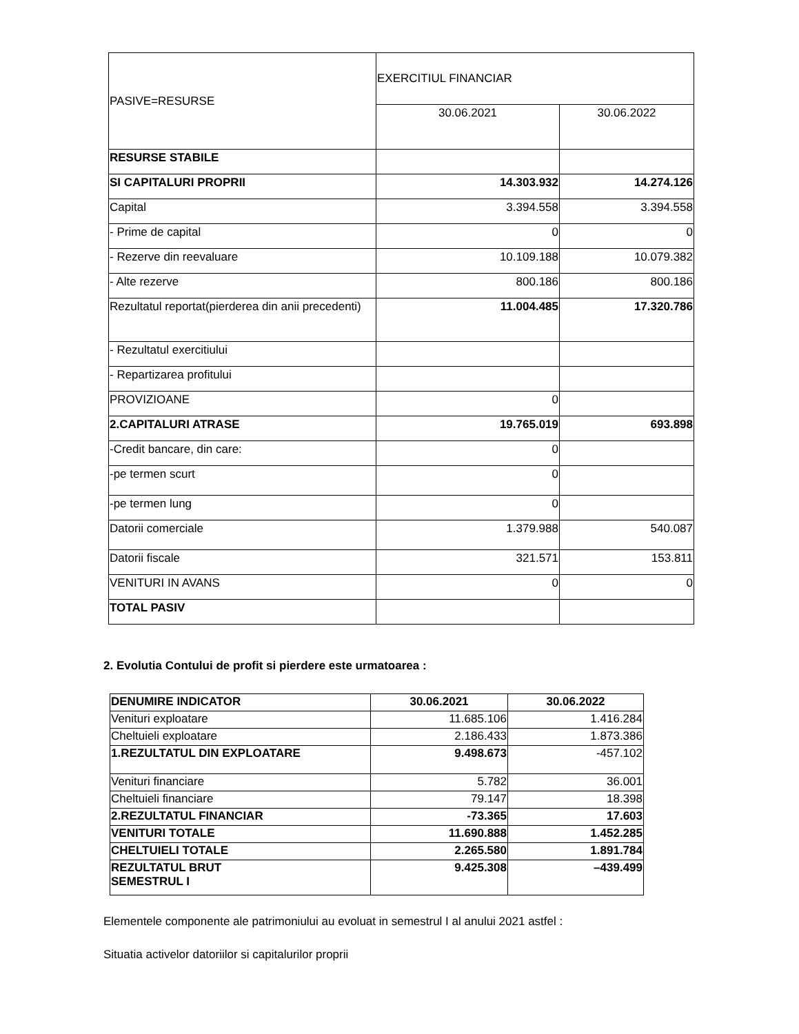| PASIVE=RESURSE | EXERCITIUL FINANCIAR | |
| | 30.06.2021 | 30.06.2022 |
| RESURSE STABILE | | |
| SI CAPITALURI PROPRII | 14.303.932 | 14.274.126 |
| Capital | 3.394.558 | 3.394.558 |
| - Prime de capital | 0 | 0 |
| - Rezerve din reevaluare | 10.109.188 | 10.079.382 |
| - Alte rezerve | 800.186 | 800.186 |
| Rezultatul reportat(pierderea din anii precedenti) | 11.004.485 | 17.320.786 |
| - Rezultatul exercitiului | | |
| - Repartizarea profitului | | |
| PROVIZIOANE | 0 | |
| 2.CAPITALURI ATRASE | 19.765.019 | 693.898 |
| -Credit bancare, din care: | 0 | |
| -pe termen scurt | 0 | |
| -pe termen lung | 0 | |
| Datorii comerciale | 1.379.988 | 540.087 |
| Datorii fiscale | 321.571 | 153.811 |
| VENITURI IN AVANS | 0 | 0 |
| TOTAL PASIV | | |
2. Evolutia Contului de profit si pierdere este urmatoarea :
| DENUMIRE INDICATOR | 30.06.2021 | 30.06.2022 |
| --- | --- | --- |
| Venituri exploatare | 11.685.106 | 1.416.284 |
| Cheltuieli exploatare | 2.186.433 | 1.873.386 |
| 1.REZULTATUL DIN EXPLOATARE | 9.498.673 | -457.102 |
| Venituri financiare | 5.782 | 36.001 |
| Cheltuieli financiare | 79.147 | 18.398 |
| 2.REZULTATUL FINANCIAR | -73.365 | 17.603 |
| VENITURI TOTALE | 11.690.888 | 1.452.285 |
| CHELTUIELI TOTALE | 2.265.580 | 1.891.784 |
| REZULTATUL BRUT SEMESTRUL I | 9.425.308 | –439.499 |
Elementele componente ale patrimoniului au evoluat in semestrul I al anului 2021 astfel :
Situatia activelor datoriilor si capitalurilor proprii